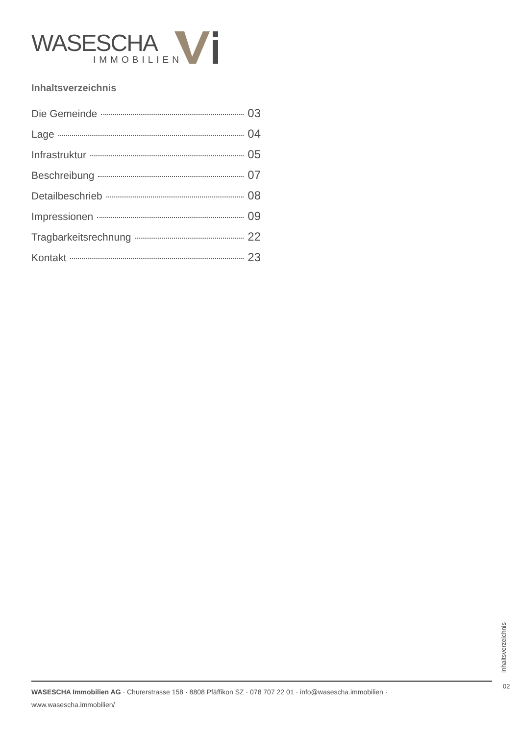WASESCHA
IMMOBILIEN
Inhaltsverzeichnis
Die Gemeinde 03
Lage 04
Infrastruktur 05
Beschreibung 07
Detailbeschrieb 08
Impressionen 09
Tragbarkeitsrechnung 22
Kontakt 23
Inhaltsverzeichnis
WASESCHA Immobilien AG · Churerstrasse 158 · 8808 Pfäffikon SZ · 078 707 22 01 · info@wasescha.immobilien ·
www.wasescha.immobilien/
02